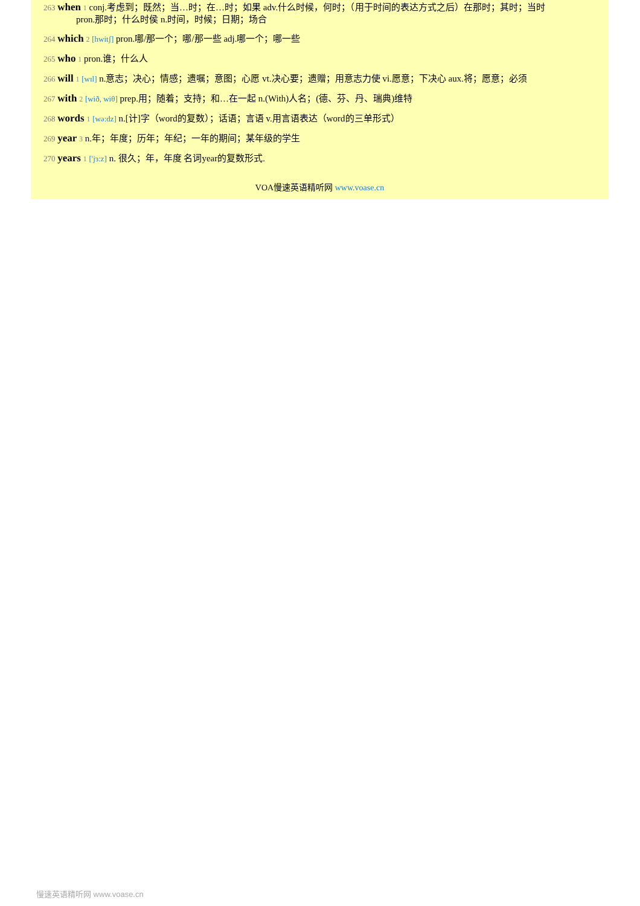263 when 1 conj.考虑到；既然；当…时；在…时；如果 adv.什么时候，何时；（用于时间的表达方式之后）在那时；其时；当时
pron.那时；什么时侯 n.时间，时候；日期；场合
264 which 2 [hwitʃ] pron.哪/那一个；哪/那一些 adj.哪一个；哪一些
265 who 1 pron.谁；什么人
266 will 1 [wɪl] n.意志；决心；情感；遗嘱；意图；心愿 vt.决心要；遗赠；用意志力使 vi.愿意；下决心 aux.将；愿意；必须
267 with 2 [wið, wiθ] prep.用；随着；支持；和…在一起 n.(With)人名；(德、芬、丹、瑞典)维特
268 words 1 [wə:dz] n.[计]字（word的复数）；话语；言语 v.用言语表达（word的三单形式）
269 year 3 n.年；年度；历年；年纪；一年的期间；某年级的学生
270 years 1 ['jɜ:z] n. 很久；年，年度 名词year的复数形式.
VOA慢速英语精听网 www.voase.cn
慢速英语精听网 www.voase.cn